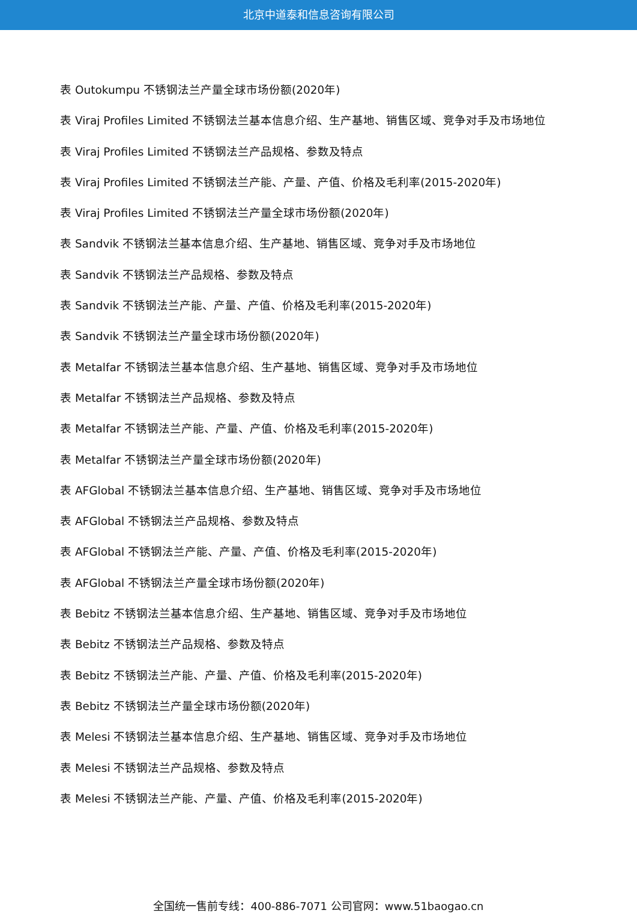北京中道泰和信息咨询有限公司
表 Outokumpu 不锈钢法兰产量全球市场份额(2020年)
表 Viraj Profiles Limited 不锈钢法兰基本信息介绍、生产基地、销售区域、竞争对手及市场地位
表 Viraj Profiles Limited 不锈钢法兰产品规格、参数及特点
表 Viraj Profiles Limited 不锈钢法兰产能、产量、产值、价格及毛利率(2015-2020年)
表 Viraj Profiles Limited 不锈钢法兰产量全球市场份额(2020年)
表 Sandvik 不锈钢法兰基本信息介绍、生产基地、销售区域、竞争对手及市场地位
表 Sandvik 不锈钢法兰产品规格、参数及特点
表 Sandvik 不锈钢法兰产能、产量、产值、价格及毛利率(2015-2020年)
表 Sandvik 不锈钢法兰产量全球市场份额(2020年)
表 Metalfar 不锈钢法兰基本信息介绍、生产基地、销售区域、竞争对手及市场地位
表 Metalfar 不锈钢法兰产品规格、参数及特点
表 Metalfar 不锈钢法兰产能、产量、产值、价格及毛利率(2015-2020年)
表 Metalfar 不锈钢法兰产量全球市场份额(2020年)
表 AFGlobal 不锈钢法兰基本信息介绍、生产基地、销售区域、竞争对手及市场地位
表 AFGlobal 不锈钢法兰产品规格、参数及特点
表 AFGlobal 不锈钢法兰产能、产量、产值、价格及毛利率(2015-2020年)
表 AFGlobal 不锈钢法兰产量全球市场份额(2020年)
表 Bebitz 不锈钢法兰基本信息介绍、生产基地、销售区域、竞争对手及市场地位
表 Bebitz 不锈钢法兰产品规格、参数及特点
表 Bebitz 不锈钢法兰产能、产量、产值、价格及毛利率(2015-2020年)
表 Bebitz 不锈钢法兰产量全球市场份额(2020年)
表 Melesi 不锈钢法兰基本信息介绍、生产基地、销售区域、竞争对手及市场地位
表 Melesi 不锈钢法兰产品规格、参数及特点
表 Melesi 不锈钢法兰产能、产量、产值、价格及毛利率(2015-2020年)
全国统一售前专线：400-886-7071 公司官网：www.51baogao.cn